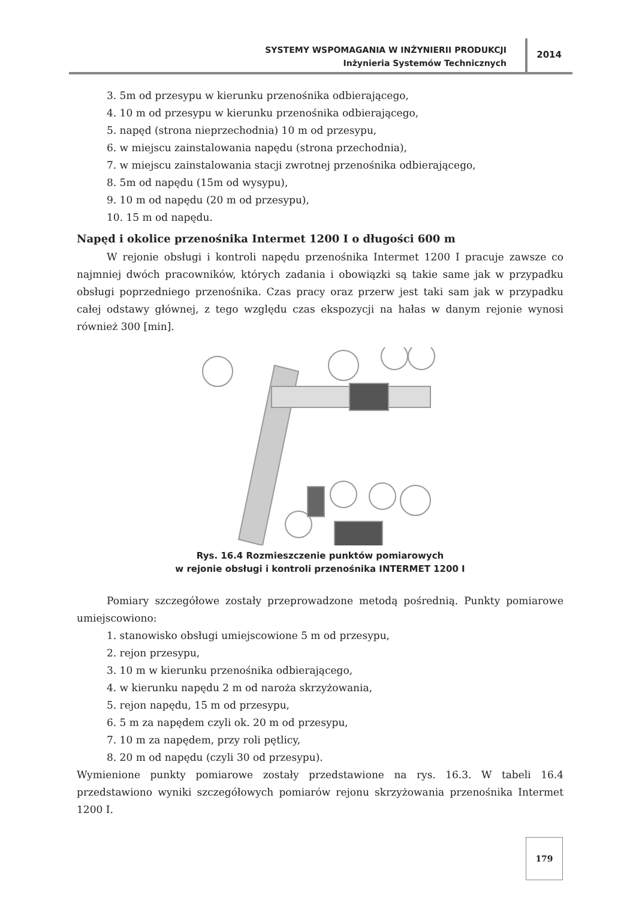SYSTEMY WSPOMAGANIA W INŻYNIERII PRODUKCJI
Inżynieria Systemów Technicznych
2014
3. 5m od przesypu w kierunku przenośnika odbierającego,
4. 10 m od przesypu w kierunku przenośnika odbierającego,
5. napęd (strona nieprzechodnia) 10 m od przesypu,
6. w miejscu zainstalowania napędu (strona przechodnia),
7. w miejscu zainstalowania stacji zwrotnej przenośnika odbierającego,
8. 5m od napędu (15m od wysypu),
9. 10 m od napędu (20 m od przesypu),
10. 15 m od napędu.
Napęd i okolice przenośnika Intermet 1200 I o długości 600 m
W rejonie obsługi i kontroli napędu przenośnika Intermet 1200 I pracuje zawsze co najmniej dwóch pracowników, których zadania i obowiązki są takie same jak w przypadku obsługi poprzedniego przenośnika. Czas pracy oraz przerw jest taki sam jak w przypadku całej odstawy głównej, z tego względu czas ekspozycji na hałas w danym rejonie wynosi również 300 [min].
Rys. 16.4 Rozmieszczenie punktów pomiarowych
w rejonie obsługi i kontroli przenośnika INTERMET 1200 I
Pomiary szczegółowe zostały przeprowadzone metodą pośrednią. Punkty pomiarowe umiejscowiono:
1. stanowisko obsługi umiejscowione 5 m od przesypu,
2. rejon przesypu,
3. 10 m w kierunku przenośnika odbierającego,
4. w kierunku napędu 2 m od naroża skrzyżowania,
5. rejon napędu, 15 m od przesypu,
6. 5 m za napędem czyli ok. 20 m od przesypu,
7. 10 m za napędem, przy roli pętlicy,
8. 20 m od napędu (czyli 30 od przesypu).
Wymienione punkty pomiarowe zostały przedstawione na rys. 16.3. W tabeli 16.4 przedstawiono wyniki szczegółowych pomiarów rejonu skrzyżowania przenośnika Intermet 1200 I.
179